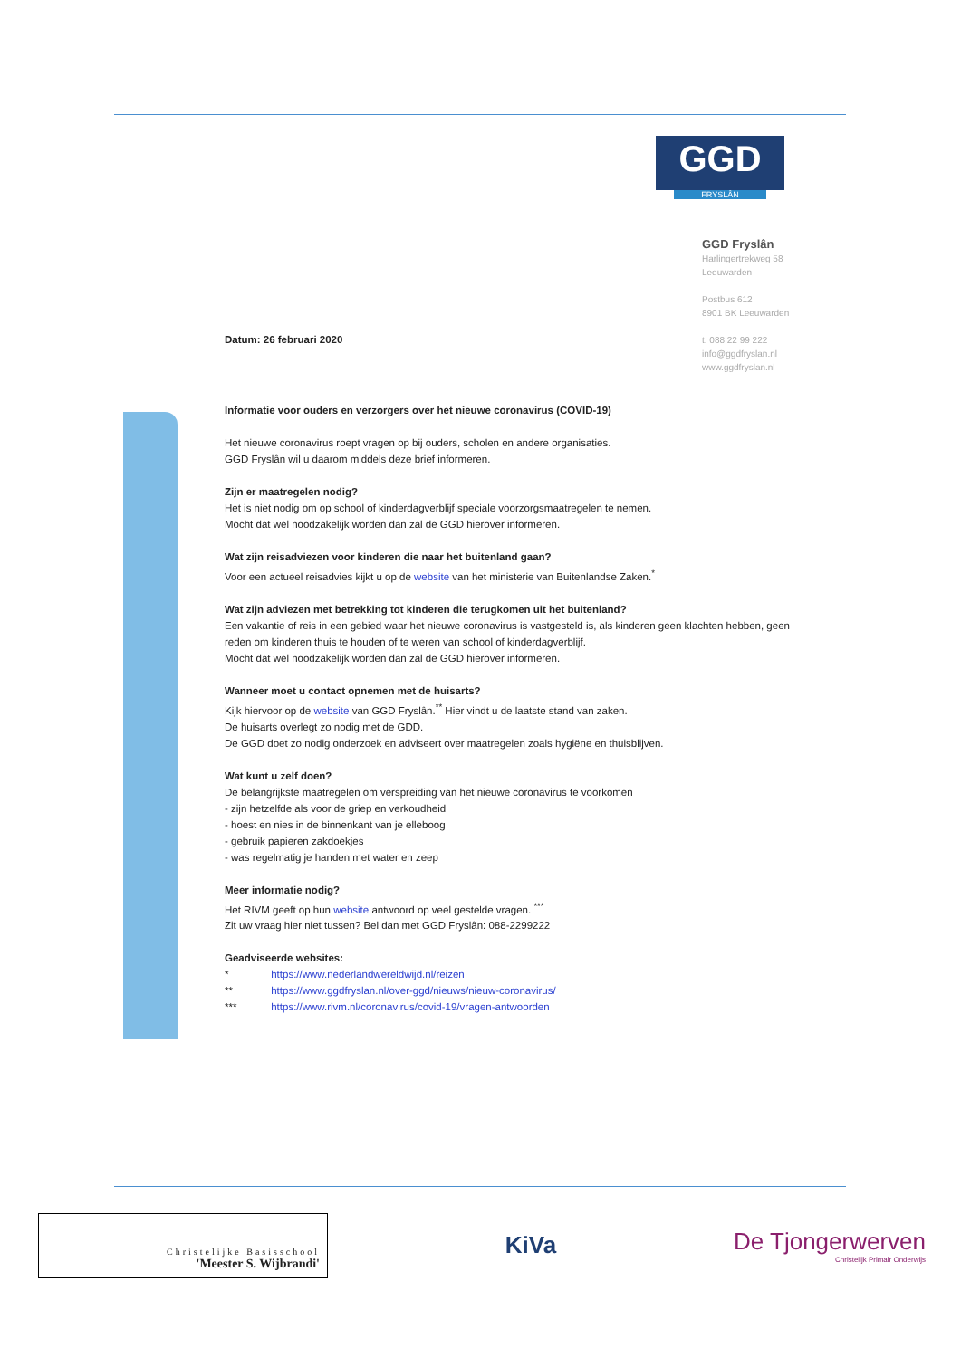GGD
FRYSLÂN
GGD Fryslân
Harlingertrekweg 58
Leeuwarden
Postbus 612
8901 BK Leeuwarden
t. 088 22 99 222
info@ggdfryslan.nl
www.ggdfryslan.nl
Datum: 26 februari 2020
Informatie voor ouders en verzorgers over het nieuwe coronavirus (COVID-19)
Het nieuwe coronavirus roept vragen op bij ouders, scholen en andere organisaties.
GGD Fryslân wil u daarom middels deze brief informeren.
Zijn er maatregelen nodig?
Het is niet nodig om op school of kinderdagverblijf speciale voorzorgsmaatregelen te nemen.
Mocht dat wel noodzakelijk worden dan zal de GGD hierover informeren.
Wat zijn reisadviezen voor kinderen die naar het buitenland gaan?
Voor een actueel reisadvies kijkt u op de website van het ministerie van Buitenlandse Zaken.<sup>*</sup>
Wat zijn adviezen met betrekking tot kinderen die terugkomen uit het buitenland?
Een vakantie of reis in een gebied waar het nieuwe coronavirus is vastgesteld is, als kinderen geen klachten hebben, geen reden om kinderen thuis te houden of te weren van school of kinderdagverblijf.
Mocht dat wel noodzakelijk worden dan zal de GGD hierover informeren.
Wanneer moet u contact opnemen met de huisarts?
Kijk hiervoor op de website van GGD Fryslân.<sup>**</sup> Hier vindt u de laatste stand van zaken.
De huisarts overlegt zo nodig met de GDD.
De GGD doet zo nodig onderzoek en adviseert over maatregelen zoals hygiëne en thuisblijven.
Wat kunt u zelf doen?
De belangrijkste maatregelen om verspreiding van het nieuwe coronavirus te voorkomen
- zijn hetzelfde als voor de griep en verkoudheid
- hoest en nies in de binnenkant van je elleboog
- gebruik papieren zakdoekjes
- was regelmatig je handen met water en zeep
Meer informatie nodig?
Het RIVM geeft op hun website antwoord op veel gestelde vragen. <sup>***</sup>
Zit uw vraag hier niet tussen? Bel dan met GGD Fryslân: 088-2299222
Geadviseerde websites:
* https://www.nederlandwereldwijd.nl/reizen
** https://www.ggdfryslan.nl/over-ggd/nieuws/nieuw-coronavirus/
*** https://www.rivm.nl/coronavirus/covid-19/vragen-antwoorden
Christelijke Basisschool
'Meester S. Wijbrandi'
KiVa
De Tjongerwerven
Christelijk Primair Onderwijs